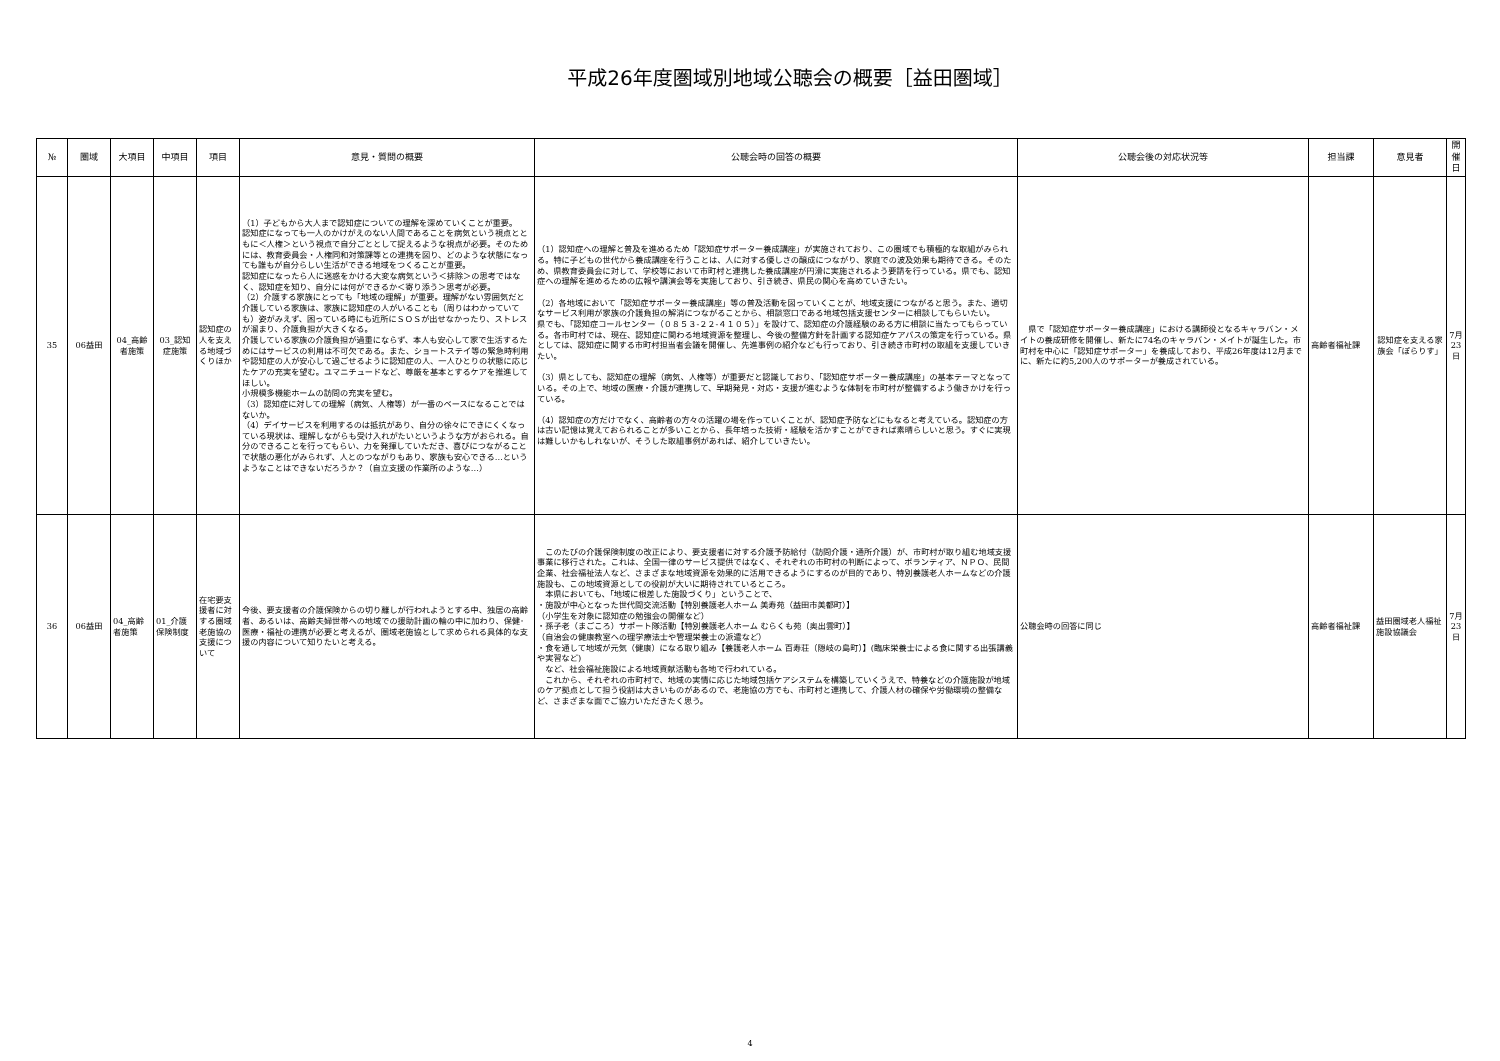平成26年度圏域別地域公聴会の概要［益田圏域］
| № | 圏域 | 大項目 | 中項目 | 項目 | 意見・質問の概要 | 公聴会時の回答の概要 | 公聴会後の対応状況等 | 担当課 | 意見者 | 開催日 |
| --- | --- | --- | --- | --- | --- | --- | --- | --- | --- | --- |
| 35 | 06益田 | 04_高齢者施策 | 03_認知症施策 | 認知症の人を支える地域づくりほか | （1）子どもから大人まで認知症についての理解を深めていくことが重要。 認知症になっても一人のかけがえのない人間であることを病気という視点とともに＜人権＞という視点で自分ごととして捉えるような視点が必要。そのためには、教育委員会・人権同和対策課等との連携を図り、どのような状態になっても誰もが自分らしい生活ができる地域をつくることが重要。 認知症になったら人に迷惑をかける大変な病気という＜排除＞の思考ではなく、認知症を知り、自分には何ができるか＜寄り添う＞思考が必要。 （2）介護する家族にとっても「地域の理解」が重要。理解がない雰囲気だと介護している家族は、家族に認知症の人がいることも（周りはわかっていても）姿がみえず、困っている時にも近所にＳＯＳが出せなかったり、ストレスが溜まり、介護負担が大きくなる。 介護している家族の介護負担が過重にならず、本人も安心して家で生活するためにはサービスの利用は不可欠である。また、ショートステイ等の緊急時利用や認知症の人が安心して過ごせるように認知症の人、一人ひとりの状態に応じたケアの充実を望む。ユマニチュードなど、尊厳を基本とするケアを推進してほしい。 小規模多機能ホームの訪問の充実を望む。 （3）認知症に対しての理解（病気、人権等）が一番のベースになることではないか。 （4）デイサービスを利用するのは抵抗があり、自分の徐々にできにくくなっている現状は、理解しながらも受け入れがたいというような方がおられる。自分のできることを行ってもらい、力を発揮していただき、喜びにつながることで状態の悪化がみられず、人とのつながりもあり、家族も安心できる…というようなことはできないだろうか？（自立支援の作業所のような…） | （1）認知症への理解と普及を進めるため「認知症サポーター養成講座」が実施されており、この圏域でも積極的な取組がみられる。特に子どもの世代から養成講座を行うことは、人に対する優しさの醸成につながり、家庭での波及効果も期待できる。そのため、県教育委員会に対して、学校等において市町村と連携した養成講座が円滑に実施されるよう要請を行っている。県でも、認知症への理解を進めるための広報や講演会等を実施しており、引き続き、県民の関心を高めていきたい。 （2）各地域において「認知症サポーター養成講座」等の普及活動を図っていくことが、地域支援につながると思う。また、適切なサービス利用が家族の介護負担の解消につながることから、相談窓口である地域包括支援センターに相談してもらいたい。 県でも、「認知症コールセンター（０８５３-２２-４１０５）」を設けて、認知症の介護経験のある方に相談に当たってもらっている。各市町村では、現在、認知症に関わる地域資源を整理し、今後の整備方針を計画する認知症ケアパスの策定を行っている。県としては、認知症に関する市町村担当者会議を開催し、先進事例の紹介なども行っており、引き続き市町村の取組を支援していきたい。 （3）県としても、認知症の理解（病気、人権等）が重要だと認識しており、「認知症サポーター養成講座」の基本テーマとなっている。その上で、地域の医療・介護が連携して、早期発見・対応・支援が進むような体制を市町村が整備するよう働きかけを行っている。 （4）認知症の方だけでなく、高齢者の方々の活躍の場を作っていくことが、認知症予防などにもなると考えている。認知症の方は古い記憶は覚えておられることが多いことから、長年培った技術・経験を活かすことができれば素晴らしいと思う。すぐに実現は難しいかもしれないが、そうした取組事例があれば、紹介していきたい。 | 県で「認知症サポーター養成講座」における講師役となるキャラバン・メイトの養成研修を開催し、新たに74名のキャラバン・メイトが誕生した。市町村を中心に「認知症サポーター」を養成しており、平成26年度は12月までに、新たに約5,200人のサポーターが養成されている。 | 高齢者福祉課 | 認知症を支える家族会「ぽらりす」 | 7月23日 |
| 36 | 06益田 | 04_高齢者施策 | 01_介護保険制度 | 在宅要支援者に対する圏域老施協の支援について | 今後、要支援者の介護保険からの切り離しが行われようとする中、独居の高齢者、あるいは、高齢夫婦世帯への地域での援助計画の輪の中に加わり、保健･医療・福祉の連携が必要と考えるが、圏域老施協として求められる具体的な支援の内容について知りたいと考える。 | このたびの介護保険制度の改正により、要支援者に対する介護予防給付（訪問介護・通所介護）が、市町村が取り組む地域支援事業に移行された。これは、全国一律のサービス提供ではなく、それぞれの市町村の判断によって、ボランティア、ＮＰＯ、民間企業、社会福祉法人など、さまざまな地域資源を効果的に活用できるようにするのが目的であり、特別養護老人ホームなどの介護施設も、この地域資源としての役割が大いに期待されているところ。 本県においても、「地域に根差した施設づくり」ということで、 ・施設が中心となった世代間交流活動【特別養護老人ホーム 美寿苑（益田市美都町）】 （小学生を対象に認知症の勉強会の開催など） ・孫子老（まごころ）サポート隊活動【特別養護老人ホーム むらくも苑（奥出雲町）】 （自治会の健康教室への理学療法士や管理栄養士の派遣など） ・食を通して地域が元気（健康）になる取り組み【養護老人ホーム 百寿荘（隠岐の島町）】(臨床栄養士による食に関する出張講義や実習など) など、社会福祉施設による地域貢献活動も各地で行われている。 これから、それぞれの市町村で、地域の実情に応じた地域包括ケアシステムを構築していくうえで、特養などの介護施設が地域のケア拠点として担う役割は大きいものがあるので、老施協の方でも、市町村と連携して、介護人材の確保や労働環境の整備など、さまざまな面でご協力いただきたく思う。 | 公聴会時の回答に同じ | 高齢者福祉課 | 益田圏域老人福祉施設協議会 | 7月23日 |
4